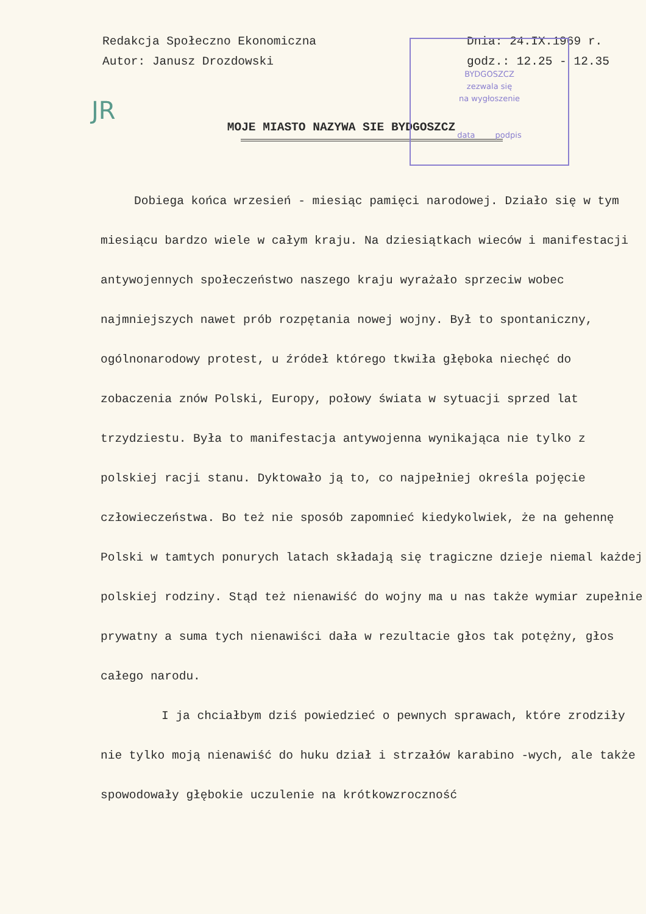BYDGOSZCZ
zezwala się
na wygłoszenie
data podpis
Redakcja Społeczno Ekonomiczna
Autor: Janusz Drozdowski
Dnia: 24.IX.1969 r.
godz.: 12.25 - 12.35
JR
MOJE MIASTO NAZYWA SIE BYDGOSZCZ
Dobiega końca wrzesień - miesiąc pamięci narodowej. Działo się w tym miesiącu bardzo wiele w całym kraju. Na dziesiątkach wieców i manifestacji antywojennych społeczeństwo naszego kraju wyrażało sprzeciw wobec najmniejszych nawet prób rozpętania nowej wojny. Był to spontaniczny, ogólnonarodowy protest, u źródeł którego tkwiła głęboka niechęć do zobaczenia znów Polski, Europy, połowy świata w sytuacji sprzed lat trzydziestu. Była to manifestacja antywojenna wynikająca nie tylko z polskiej racji stanu. Dyktowało ją to, co najpełniej określa pojęcie człowieczeństwa. Bo też nie sposób zapomnieć kiedykolwiek, że na gehennę Polski w tamtych ponurych latach składają się tragiczne dzieje niemal każdej polskiej rodziny. Stąd też nienawiść do wojny ma u nas także wymiar zupełnie prywatny a suma tych nienawiści dała w rezultacie głos tak potężny, głos całego narodu.
I ja chciałbym dziś powiedzieć o pewnych sprawach, które zrodziły nie tylko moją nienawiść do huku dział i strzałów karabino -wych, ale także spowodowały głębokie uczulenie na krótkowzroczność